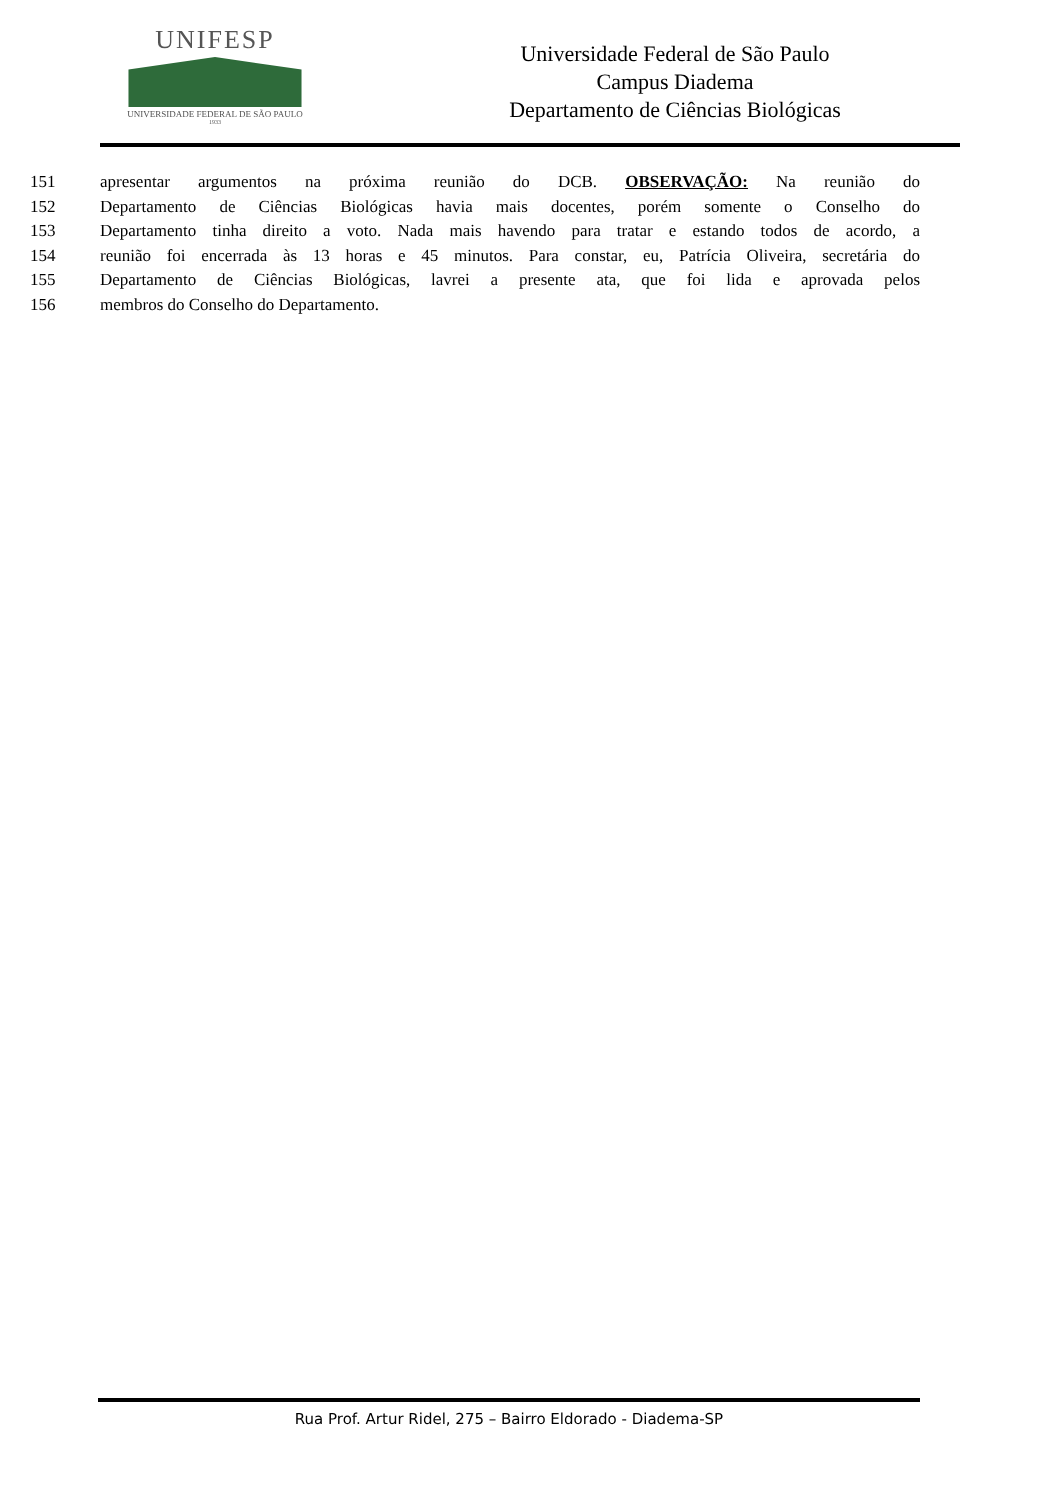UNIFESP
UNIVERSIDADE FEDERAL DE SÃO PAULO
1933
Universidade Federal de São Paulo
Campus Diadema
Departamento de Ciências Biológicas
151 apresentar argumentos na próxima reunião do DCB. OBSERVAÇÃO: Na reunião do
152 Departamento de Ciências Biológicas havia mais docentes, porém somente o Conselho do
153 Departamento tinha direito a voto. Nada mais havendo para tratar e estando todos de acordo, a
154 reunião foi encerrada às 13 horas e 45 minutos. Para constar, eu, Patrícia Oliveira, secretária do
155 Departamento de Ciências Biológicas, lavrei a presente ata, que foi lida e aprovada pelos
156 membros do Conselho do Departamento.
Rua Prof. Artur Ridel, 275 – Bairro Eldorado - Diadema-SP